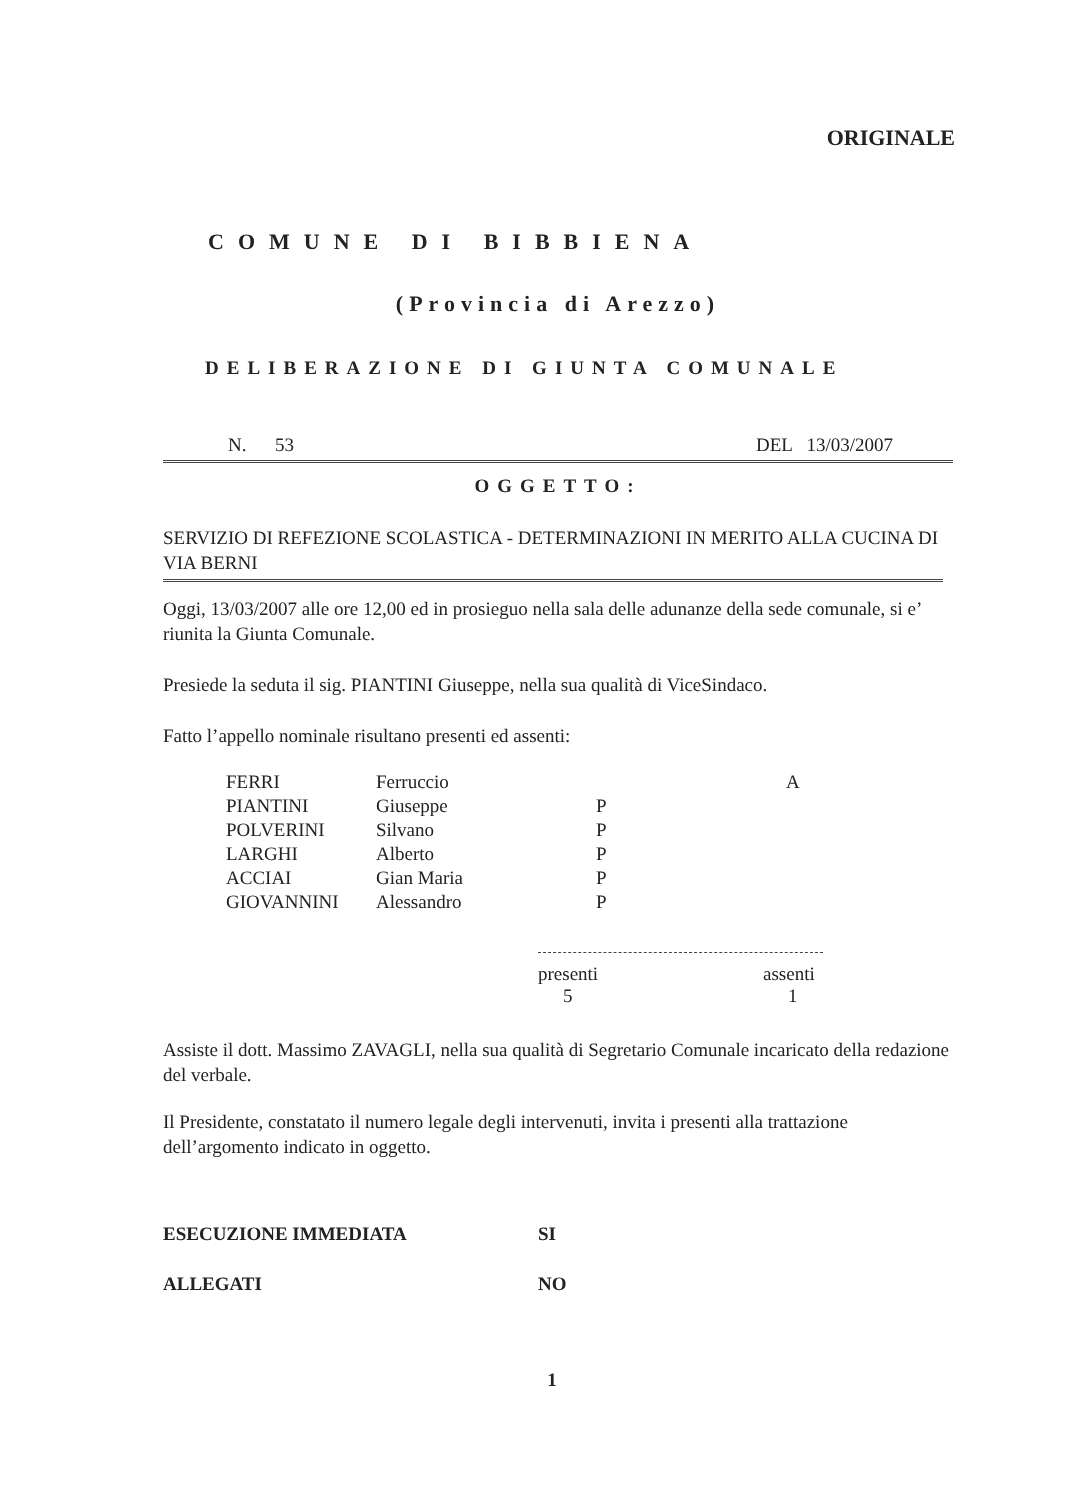ORIGINALE
COMUNE DI BIBBIENA
(Provincia di Arezzo)
DELIBERAZIONE DI GIUNTA COMUNALE
N. 53 DEL 13/03/2007
OGGETTO:
SERVIZIO DI REFEZIONE SCOLASTICA - DETERMINAZIONI IN MERITO ALLA CUCINA DI VIA BERNI
Oggi, 13/03/2007 alle ore 12,00 ed in prosieguo nella sala delle adunanze della sede comunale, si e’ riunita la Giunta Comunale.
Presiede la seduta il sig. PIANTINI Giuseppe, nella sua qualità di ViceSindaco.
Fatto l’appello nominale risultano presenti ed assenti:
| FERRI | Ferruccio | | A |
| PIANTINI | Giuseppe | P | |
| POLVERINI | Silvano | P | |
| LARGHI | Alberto | P | |
| ACCIAI | Gian Maria | P | |
| GIOVANNINI | Alessandro | P | |
| presenti | assenti |
| 5 | 1 |
Assiste il dott. Massimo ZAVAGLI, nella sua qualità di Segretario Comunale incaricato della redazione del verbale.
Il Presidente, constatato il numero legale degli intervenuti, invita i presenti alla trattazione dell’argomento indicato in oggetto.
| ESECUZIONE IMMEDIATA | SI |
| ALLEGATI | NO |
1